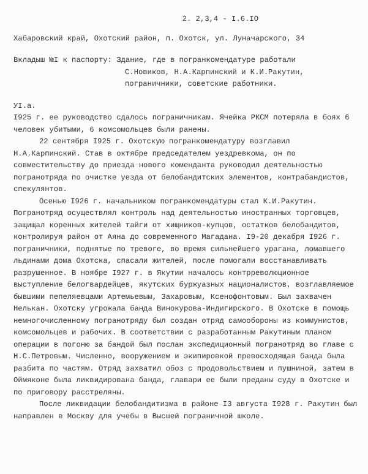2. 2,3,4 - I.6.IO
Хабаровский край, Охотский район, п. Охотск, ул. Луначарского, 34
Вкладыш №I к паспорту: Здание, где в погранкомендатуре работали
С.Новиков, Н.А.Карпинский и К.И.Ракутин,
пограничники, советские работники.
УI.а.
I925 г. ее руководство сдалось пограничникам. Ячейка РКСМ потеряла в боях 6 человек убитыми, 6 комсомольцев были ранены.
22 сентября I925 г. Охотскую погранкомендатуру возглавил Н.А.Карпинский. Став в октябре председателем уездревкома, он по совместительству до приезда нового коменданта руководил деятельностью погранотряда по очистке уезда от белобандитских элементов, контрабандистов, спекулянтов.
Осенью I926 г. начальником погранкомендатуры стал К.И.Ракутин. Погранотряд осуществлял контроль над деятельностью иностранных торговцев, защищал коренных жителей тайги от хищников-купцов, остатков белобандитов, контролируя район от Аяна до современного Магадана. I9-20 декабря I926 г. пограничники, поднятые по тревоге, во время сильнейшего урагана, ломавшего льдинами дома Охотска, спасали жителей, после помогали восстанавливать разрушенное. В ноябре I927 г. в Якутии началось контрреволюционное выступление белогвардейцев, якутских буржуазных националистов, возглавляемое бывшими пепеляевцами Артемьевым, Захаровым, Ксенофонтовым. Был захвачен Нелькан. Охотску угрожала банда Винокурова-Индигирского. В Охотске в помощь немногочисленному погранотряду был создан отряд самообороны из коммунистов, комсомольцев и рабочих. В соответствии с разработанным Ракутиным планом операции в погоню за бандой был послан экспедиционный погранотряд во главе с Н.С.Петровым. Численно, вооружением и экипировкой превосходящая банда была разбита по частям. Отряд захватил обоз с продовольствием и пушниной, затем в Оймяконе была ликвидирована банда, главари ее были преданы суду в Охотске и по приговору расстреляны.
После ликвидации белобандитизма в районе I3 августа I928 г. Ракутин был направлен в Москву для учебы в Высшей пограничной школе.